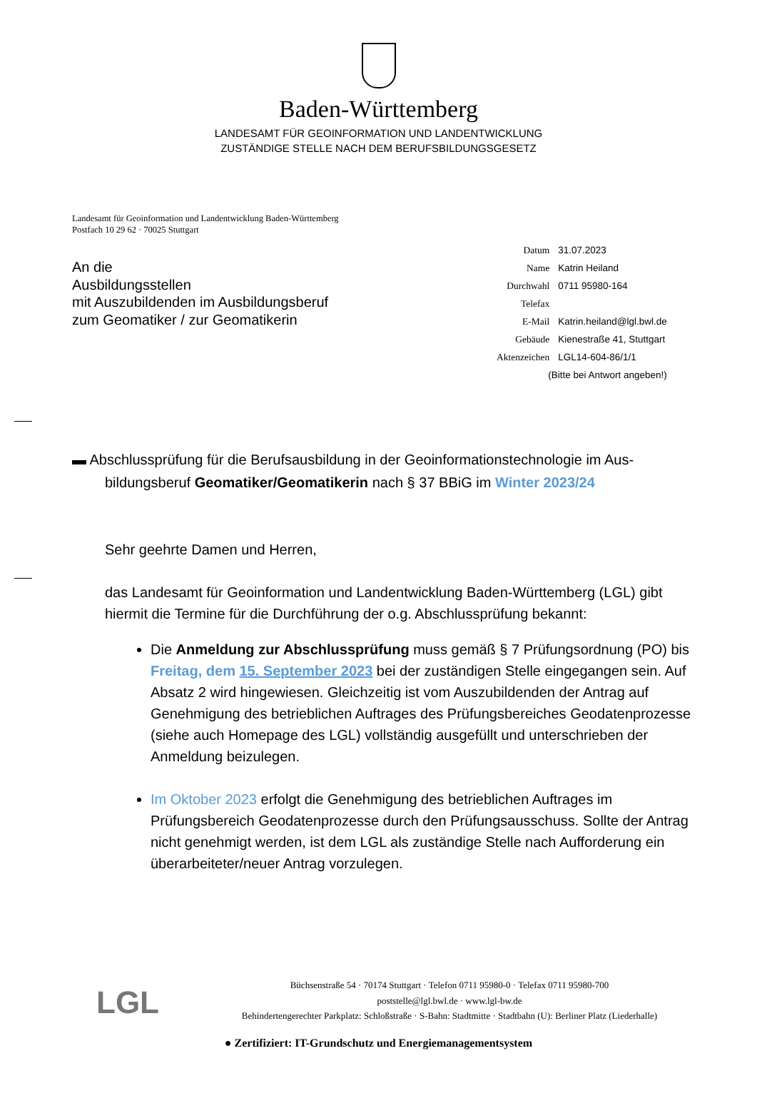Baden-Württemberg
LANDESAMT FÜR GEOINFORMATION UND LANDENTWICKLUNG
ZUSTÄNDIGE STELLE NACH DEM BERUFSBILDUNGSGESETZ
Landesamt für Geoinformation und Landentwicklung Baden-Württemberg
Postfach 10 29 62 · 70025 Stuttgart
An die
Ausbildungsstellen
mit Auszubildenden im Ausbildungsberuf
zum Geomatiker / zur Geomatikerin
| Datum | 31.07.2023 |
| Name | Katrin Heiland |
| Durchwahl | 0711 95980-164 |
| Telefax | |
| E-Mail | Katrin.heiland@lgl.bwl.de |
| Gebäude | Kienestraße 41, Stuttgart |
| Aktenzeichen | LGL14-604-86/1/1 |
| (Bitte bei Antwort angeben!) | |
▬ Abschlussprüfung für die Berufsausbildung in der Geoinformationstechnologie im Aus-
bildungsberuf Geomatiker/Geomatikerin nach § 37 BBiG im Winter 2023/24
Sehr geehrte Damen und Herren,
das Landesamt für Geoinformation und Landentwicklung Baden-Württemberg (LGL) gibt hiermit die Termine für die Durchführung der o.g. Abschlussprüfung bekannt:
Die Anmeldung zur Abschlussprüfung muss gemäß § 7 Prüfungsordnung (PO) bis Freitag, dem 15. September 2023 bei der zuständigen Stelle eingegangen sein. Auf Absatz 2 wird hingewiesen. Gleichzeitig ist vom Auszubildenden der Antrag auf Genehmigung des betrieblichen Auftrages des Prüfungsbereiches Geodatenprozesse (siehe auch Homepage des LGL) vollständig ausgefüllt und unterschrieben der Anmeldung beizulegen.
Im Oktober 2023 erfolgt die Genehmigung des betrieblichen Auftrages im Prüfungsbereich Geodatenprozesse durch den Prüfungsausschuss. Sollte der Antrag nicht genehmigt werden, ist dem LGL als zuständige Stelle nach Aufforderung ein überarbeiteter/neuer Antrag vorzulegen.
LGL
Büchsenstraße 54 · 70174 Stuttgart · Telefon 0711 95980-0 · Telefax 0711 95980-700
poststelle@lgl.bwl.de · www.lgl-bw.de
Behindertengerechter Parkplatz: Schloßstraße · S-Bahn: Stadtmitte · Stadtbahn (U): Berliner Platz (Liederhalle)
● Zertifiziert: IT-Grundschutz und Energiemanagementsystem